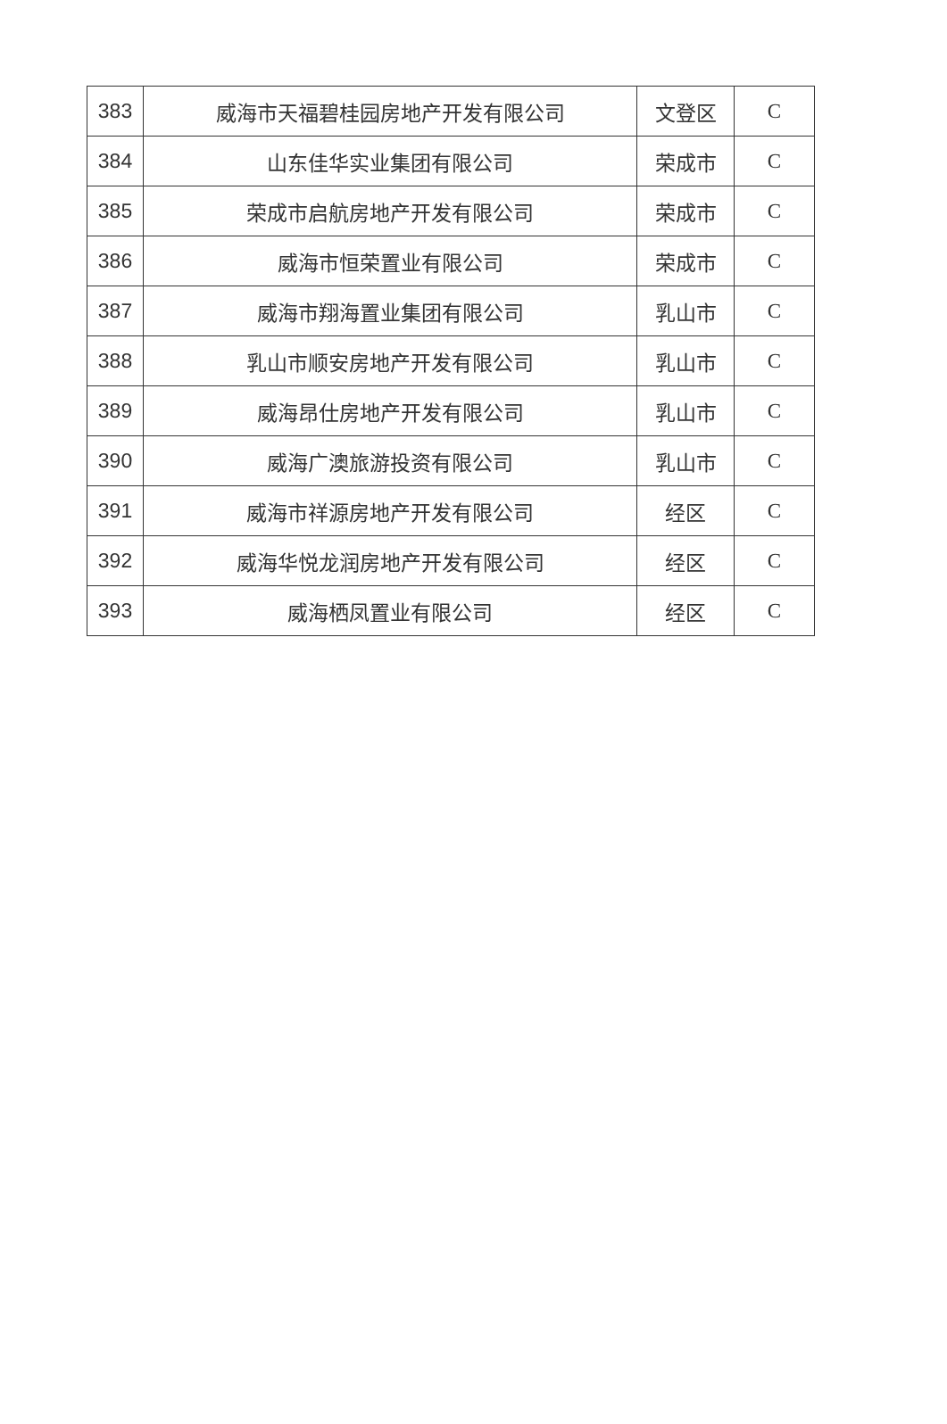| 383 | 威海市天福碧桂园房地产开发有限公司 | 文登区 | C |
| 384 | 山东佳华实业集团有限公司 | 荣成市 | C |
| 385 | 荣成市启航房地产开发有限公司 | 荣成市 | C |
| 386 | 威海市恒荣置业有限公司 | 荣成市 | C |
| 387 | 威海市翔海置业集团有限公司 | 乳山市 | C |
| 388 | 乳山市顺安房地产开发有限公司 | 乳山市 | C |
| 389 | 威海昂仕房地产开发有限公司 | 乳山市 | C |
| 390 | 威海广澳旅游投资有限公司 | 乳山市 | C |
| 391 | 威海市祥源房地产开发有限公司 | 经区 | C |
| 392 | 威海华悦龙润房地产开发有限公司 | 经区 | C |
| 393 | 威海栖凤置业有限公司 | 经区 | C |